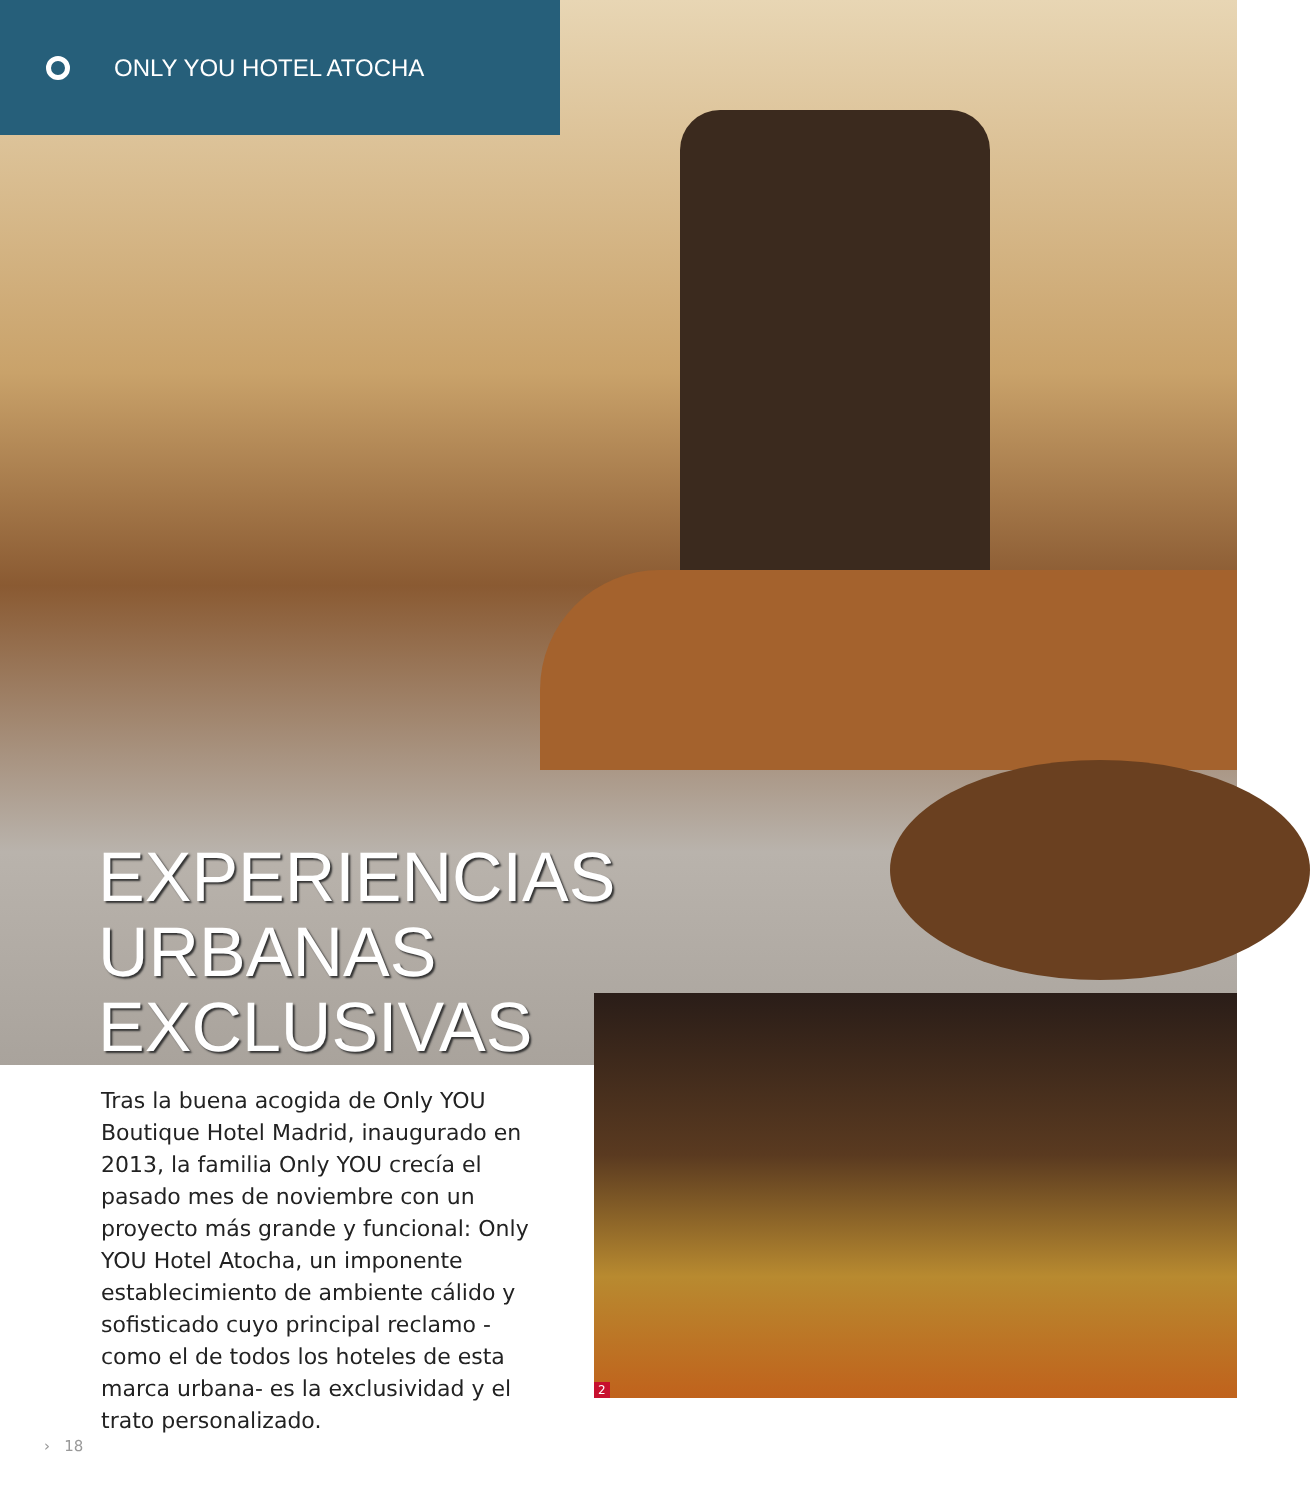ONLY YOU HOTEL ATOCHA
EXPERIENCIAS
URBANAS
EXCLUSIVAS
2
Tras la buena acogida de Only YOU Boutique Hotel Madrid, inaugurado en 2013, la familia Only YOU crecía el pasado mes de noviembre con un proyecto más grande y funcional: Only YOU Hotel Atocha, un imponente establecimiento de ambiente cálido y sofisticado cuyo principal reclamo -como el de todos los hoteles de esta marca urbana- es la exclusividad y el trato personalizado.
› 18